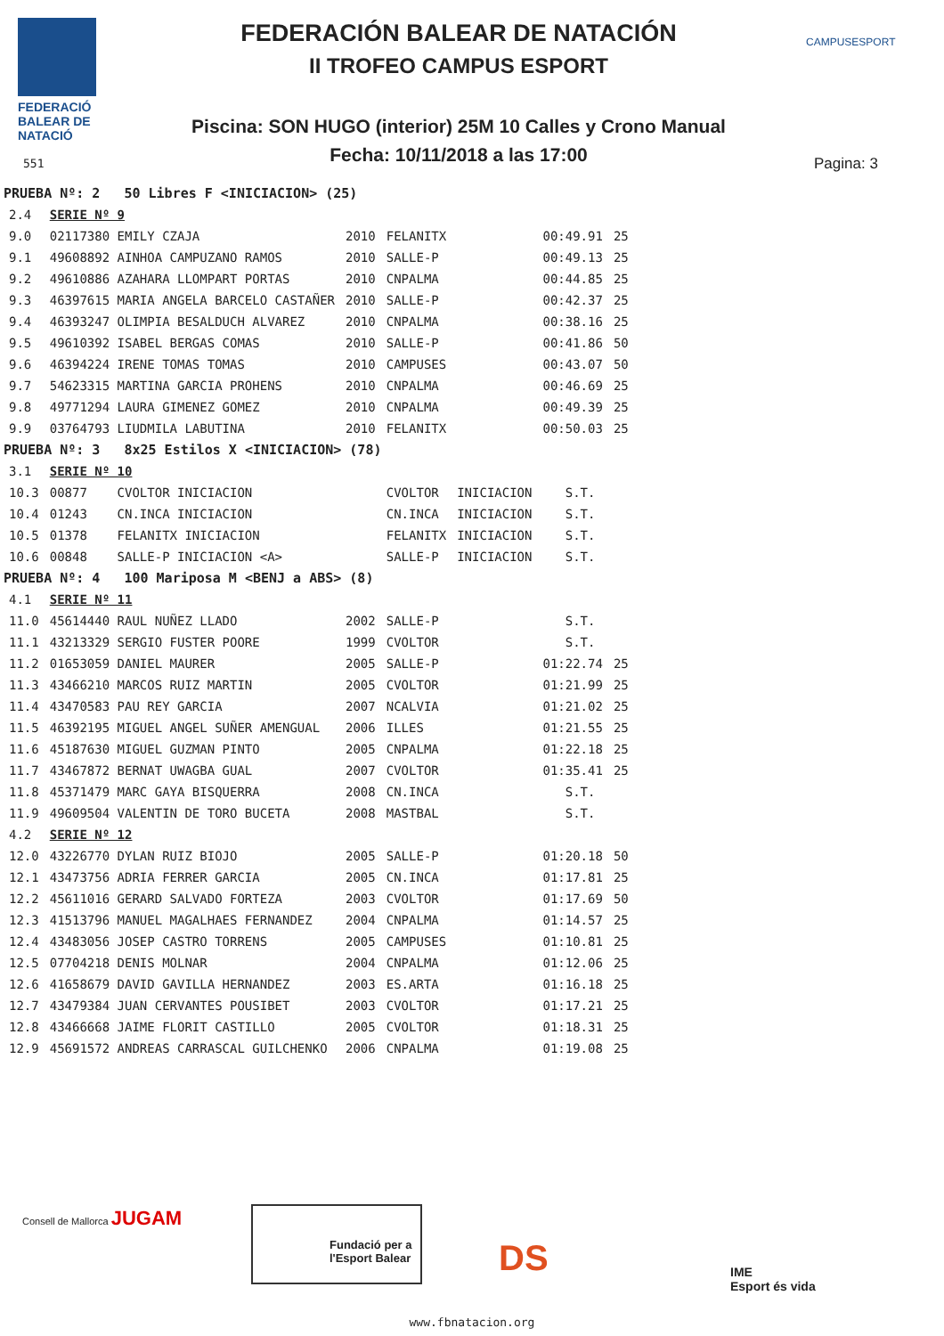FEDERACIÓ
BALEAR DE
NATACIÓ
551
FEDERACIÓN BALEAR DE NATACIÓN
II TROFEO CAMPUS ESPORT
Piscina: SON HUGO (interior) 25M 10 Calles y Crono Manual
Fecha: 10/11/2018 a las 17:00
CAMPUSESPORT
Pagina: 3
| PRUEBA Nº: 2 50 Libres F <INICIACION> (25) | | | | | | |
| 2.4 | SERIE Nº 9 | | | | | |
| 9.0 | 02117380 EMILY CZAJA | 2010 | FELANITX | | 00:49.91 | 25 |
| 9.1 | 49608892 AINHOA CAMPUZANO RAMOS | 2010 | SALLE-P | | 00:49.13 | 25 |
| 9.2 | 49610886 AZAHARA LLOMPART PORTAS | 2010 | CNPALMA | | 00:44.85 | 25 |
| 9.3 | 46397615 MARIA ANGELA BARCELO CASTAÑER | 2010 | SALLE-P | | 00:42.37 | 25 |
| 9.4 | 46393247 OLIMPIA BESALDUCH ALVAREZ | 2010 | CNPALMA | | 00:38.16 | 25 |
| 9.5 | 49610392 ISABEL BERGAS COMAS | 2010 | SALLE-P | | 00:41.86 | 50 |
| 9.6 | 46394224 IRENE TOMAS TOMAS | 2010 | CAMPUSES | | 00:43.07 | 50 |
| 9.7 | 54623315 MARTINA GARCIA PROHENS | 2010 | CNPALMA | | 00:46.69 | 25 |
| 9.8 | 49771294 LAURA GIMENEZ GOMEZ | 2010 | CNPALMA | | 00:49.39 | 25 |
| 9.9 | 03764793 LIUDMILA LABUTINA | 2010 | FELANITX | | 00:50.03 | 25 |
| PRUEBA Nº: 3 8x25 Estilos X <INICIACION> (78) | | | | | | |
| 3.1 | SERIE Nº 10 | | | | | |
| 10.3 | 00877 CVOLTOR INICIACION | | CVOLTOR | INICIACION | S.T. | |
| 10.4 | 01243 CN.INCA INICIACION | | CN.INCA | INICIACION | S.T. | |
| 10.5 | 01378 FELANITX INICIACION | | FELANITX | INICIACION | S.T. | |
| 10.6 | 00848 SALLE-P INICIACION <A> | | SALLE-P | INICIACION | S.T. | |
| PRUEBA Nº: 4 100 Mariposa M <BENJ a ABS> (8) | | | | | | |
| 4.1 | SERIE Nº 11 | | | | | |
| 11.0 | 45614440 RAUL NUÑEZ LLADO | 2002 | SALLE-P | | S.T. | |
| 11.1 | 43213329 SERGIO FUSTER POORE | 1999 | CVOLTOR | | S.T. | |
| 11.2 | 01653059 DANIEL MAURER | 2005 | SALLE-P | | 01:22.74 | 25 |
| 11.3 | 43466210 MARCOS RUIZ MARTIN | 2005 | CVOLTOR | | 01:21.99 | 25 |
| 11.4 | 43470583 PAU REY GARCIA | 2007 | NCALVIA | | 01:21.02 | 25 |
| 11.5 | 46392195 MIGUEL ANGEL SUÑER AMENGUAL | 2006 | ILLES | | 01:21.55 | 25 |
| 11.6 | 45187630 MIGUEL GUZMAN PINTO | 2005 | CNPALMA | | 01:22.18 | 25 |
| 11.7 | 43467872 BERNAT UWAGBA GUAL | 2007 | CVOLTOR | | 01:35.41 | 25 |
| 11.8 | 45371479 MARC GAYA BISQUERRA | 2008 | CN.INCA | | S.T. | |
| 11.9 | 49609504 VALENTIN DE TORO BUCETA | 2008 | MASTBAL | | S.T. | |
| 4.2 | SERIE Nº 12 | | | | | |
| 12.0 | 43226770 DYLAN RUIZ BIOJO | 2005 | SALLE-P | | 01:20.18 | 50 |
| 12.1 | 43473756 ADRIA FERRER GARCIA | 2005 | CN.INCA | | 01:17.81 | 25 |
| 12.2 | 45611016 GERARD SALVADO FORTEZA | 2003 | CVOLTOR | | 01:17.69 | 50 |
| 12.3 | 41513796 MANUEL MAGALHAES FERNANDEZ | 2004 | CNPALMA | | 01:14.57 | 25 |
| 12.4 | 43483056 JOSEP CASTRO TORRENS | 2005 | CAMPUSES | | 01:10.81 | 25 |
| 12.5 | 07704218 DENIS MOLNAR | 2004 | CNPALMA | | 01:12.06 | 25 |
| 12.6 | 41658679 DAVID GAVILLA HERNANDEZ | 2003 | ES.ARTA | | 01:16.18 | 25 |
| 12.7 | 43479384 JUAN CERVANTES POUSIBET | 2003 | CVOLTOR | | 01:17.21 | 25 |
| 12.8 | 43466668 JAIME FLORIT CASTILLO | 2005 | CVOLTOR | | 01:18.31 | 25 |
| 12.9 | 45691572 ANDREAS CARRASCAL GUILCHENKO | 2006 | CNPALMA | | 01:19.08 | 25 |
Consell de Mallorca JUGAM
Fundació per a l'Esport Balear
DS
IME
Esport és vida
www.fbnatacion.org